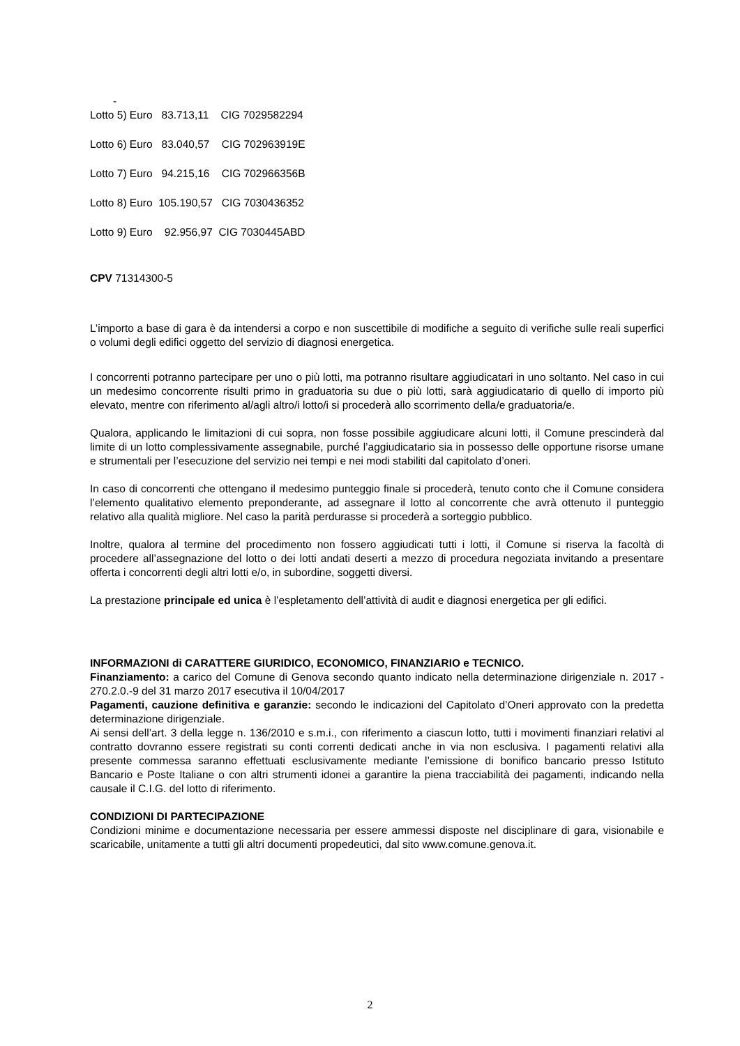-
Lotto 5) Euro 83.713,11 CIG 7029582294
Lotto 6) Euro 83.040,57 CIG 702963919E
Lotto 7) Euro 94.215,16 CIG 702966356B
Lotto 8) Euro 105.190,57 CIG 7030436352
Lotto 9) Euro 92.956,97 CIG 7030445ABD
CPV 71314300-5
L’importo a base di gara è da intendersi a corpo e non suscettibile di modifiche a seguito di verifiche sulle reali superfici o volumi degli edifici oggetto del servizio di diagnosi energetica.
I concorrenti potranno partecipare per uno o più lotti, ma potranno risultare aggiudicatari in uno soltanto. Nel caso in cui un medesimo concorrente risulti primo in graduatoria su due o più lotti, sarà aggiudicatario di quello di importo più elevato, mentre con riferimento al/agli altro/i lotto/i si procederà allo scorrimento della/e graduatoria/e.
Qualora, applicando le limitazioni di cui sopra, non fosse possibile aggiudicare alcuni lotti, il Comune prescinderà dal limite di un lotto complessivamente assegnabile, purché l’aggiudicatario sia in possesso delle opportune risorse umane e strumentali per l’esecuzione del servizio nei tempi e nei modi stabiliti dal capitolato d’oneri.
In caso di concorrenti che ottengano il medesimo punteggio finale si procederà, tenuto conto che il Comune considera l’elemento qualitativo elemento preponderante, ad assegnare il lotto al concorrente che avrà ottenuto il punteggio relativo alla qualità migliore. Nel caso la parità perdurasse si procederà a sorteggio pubblico.
Inoltre, qualora al termine del procedimento non fossero aggiudicati tutti i lotti, il Comune si riserva la facoltà di procedere all’assegnazione del lotto o dei lotti andati deserti a mezzo di procedura negoziata invitando a presentare offerta i concorrenti degli altri lotti e/o, in subordine, soggetti diversi.
La prestazione principale ed unica è l’espletamento dell’attività di audit e diagnosi energetica per gli edifici.
INFORMAZIONI di CARATTERE GIURIDICO, ECONOMICO, FINANZIARIO e TECNICO.
Finanziamento: a carico del Comune di Genova secondo quanto indicato nella determinazione dirigenziale n. 2017 - 270.2.0.-9 del 31 marzo 2017 esecutiva il 10/04/2017
Pagamenti, cauzione definitiva e garanzie: secondo le indicazioni del Capitolato d’Oneri approvato con la predetta determinazione dirigenziale.
Ai sensi dell’art. 3 della legge n. 136/2010 e s.m.i., con riferimento a ciascun lotto, tutti i movimenti finanziari relativi al contratto dovranno essere registrati su conti correnti dedicati anche in via non esclusiva. I pagamenti relativi alla presente commessa saranno effettuati esclusivamente mediante l’emissione di bonifico bancario presso Istituto Bancario e Poste Italiane o con altri strumenti idonei a garantire la piena tracciabilità dei pagamenti, indicando nella causale il C.I.G. del lotto di riferimento.
CONDIZIONI DI PARTECIPAZIONE
Condizioni minime e documentazione necessaria per essere ammessi disposte nel disciplinare di gara, visionabile e scaricabile, unitamente a tutti gli altri documenti propedeutici, dal sito www.comune.genova.it.
2